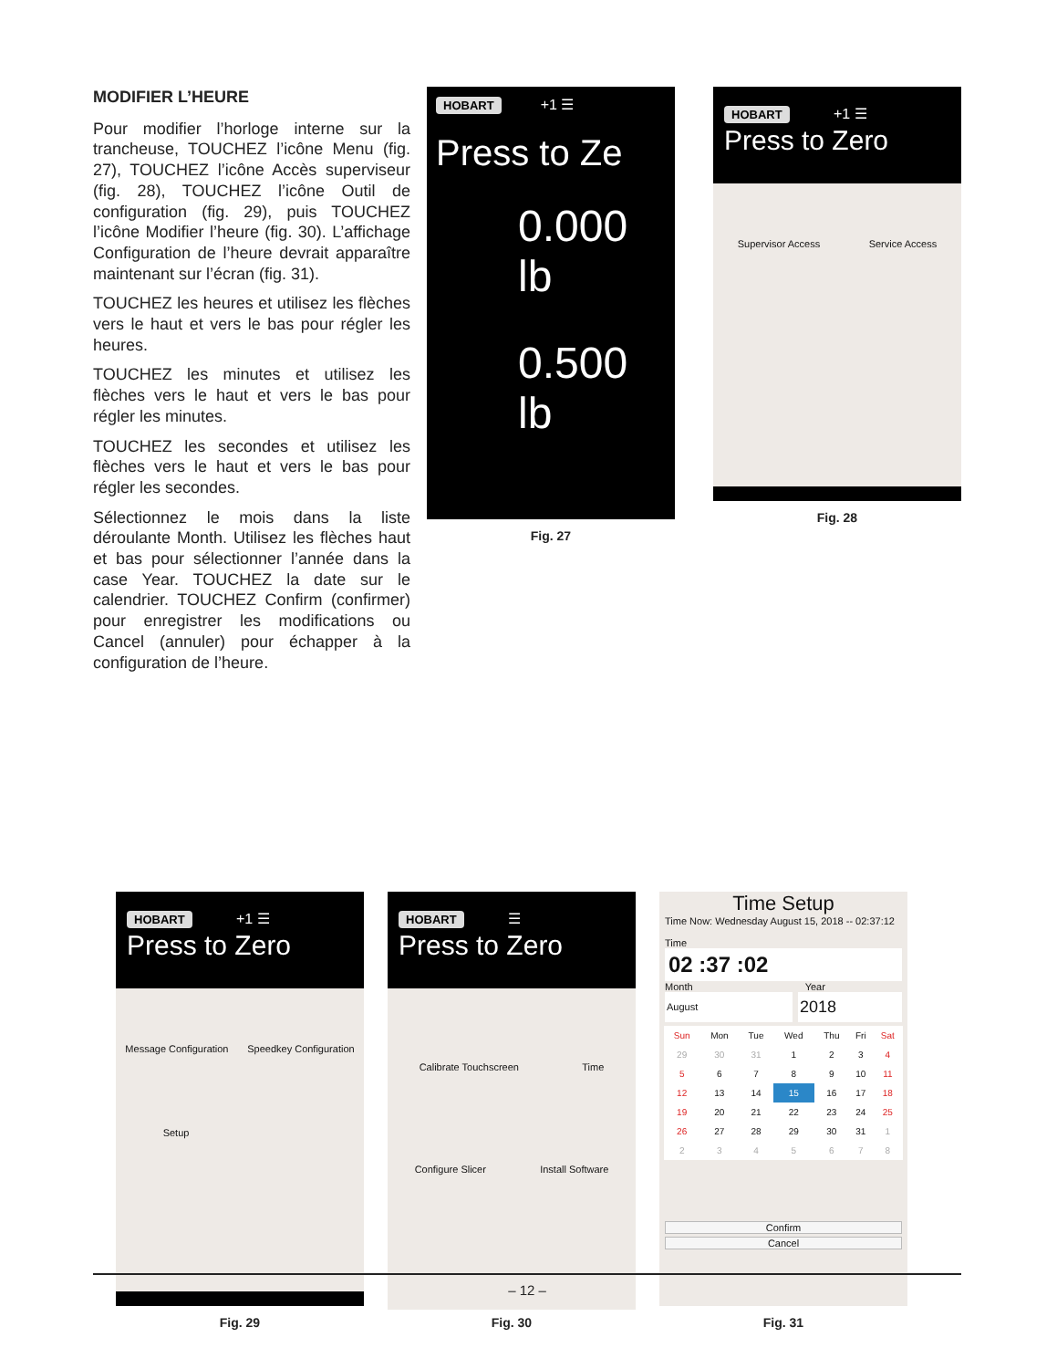MODIFIER L’HEURE
Pour modifier l’horloge interne sur la trancheuse, TOUCHEZ l’icône Menu (fig. 27), TOUCHEZ l’icône Accès superviseur (fig. 28), TOUCHEZ l’icône Outil de configuration (fig. 29), puis TOUCHEZ l’icône Modifier l’heure (fig. 30). L’affichage Configuration de l’heure devrait apparaître maintenant sur l’écran (fig. 31).
TOUCHEZ les heures et utilisez les flèches vers le haut et vers le bas pour régler les heures.
TOUCHEZ les minutes et utilisez les flèches vers le haut et vers le bas pour régler les minutes.
TOUCHEZ les secondes et utilisez les flèches vers le haut et vers le bas pour régler les secondes.
Sélectionnez le mois dans la liste déroulante Month. Utilisez les flèches haut et bas pour sélectionner l’année dans la case Year. TOUCHEZ la date sur le calendrier. TOUCHEZ Confirm (confirmer) pour enregistrer les modifications ou Cancel (annuler) pour échapper à la configuration de l’heure.
HOBART +1 ☰
Press to Ze
0.000 lb
0.500 lb
Fig. 27
HOBART +1 ☰
Press to Zero
Supervisor Access Service Access
Fig. 28
HOBART +1 ☰
Press to Zero
Message Configuration Speedkey Configuration
Setup
Fig. 29
HOBART ☰
Press to Zero
Calibrate Touchscreen Time
Configure Slicer Install Software
Fig. 30
Time Setup
Time Now: Wednesday August 15, 2018 -- 02:37:12
Time
02 :37 :02
Month Year
August
2018
| Sun | Mon | Tue | Wed | Thu | Fri | Sat |
| --- | --- | --- | --- | --- | --- | --- |
| 29 | 30 | 31 | 1 | 2 | 3 | 4 |
| 5 | 6 | 7 | 8 | 9 | 10 | 11 |
| 12 | 13 | 14 | 15 | 16 | 17 | 18 |
| 19 | 20 | 21 | 22 | 23 | 24 | 25 |
| 26 | 27 | 28 | 29 | 30 | 31 | 1 |
| 2 | 3 | 4 | 5 | 6 | 7 | 8 |
Confirm
Cancel
Fig. 31
– 12 –